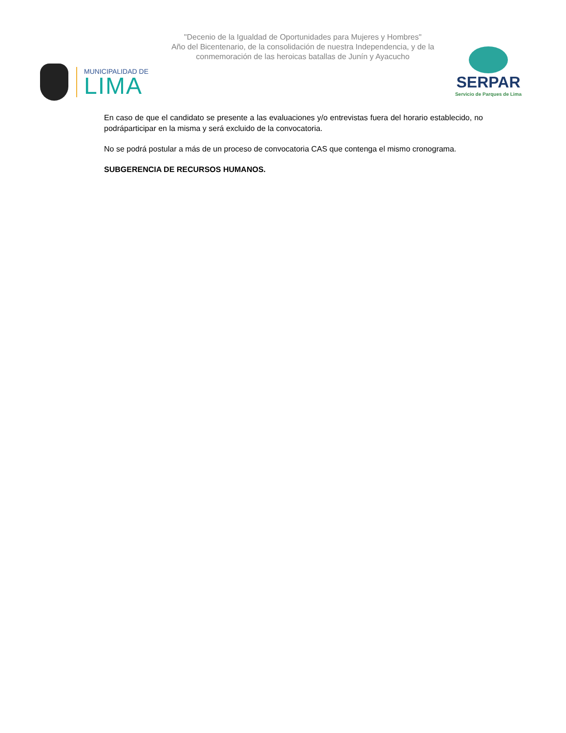"Decenio de la Igualdad de Oportunidades para Mujeres y Hombres"
Año del Bicentenario, de la consolidación de nuestra Independencia, y de la conmemoración de las heroicas batallas de Junín y Ayacucho
MUNICIPALIDAD DE
LIMA
SERPAR
Servicio de Parques de Lima
En caso de que el candidato se presente a las evaluaciones y/o entrevistas fuera del horario establecido, no podráparticipar en la misma y será excluido de la convocatoria.
No se podrá postular a más de un proceso de convocatoria CAS que contenga el mismo cronograma.
SUBGERENCIA DE RECURSOS HUMANOS.